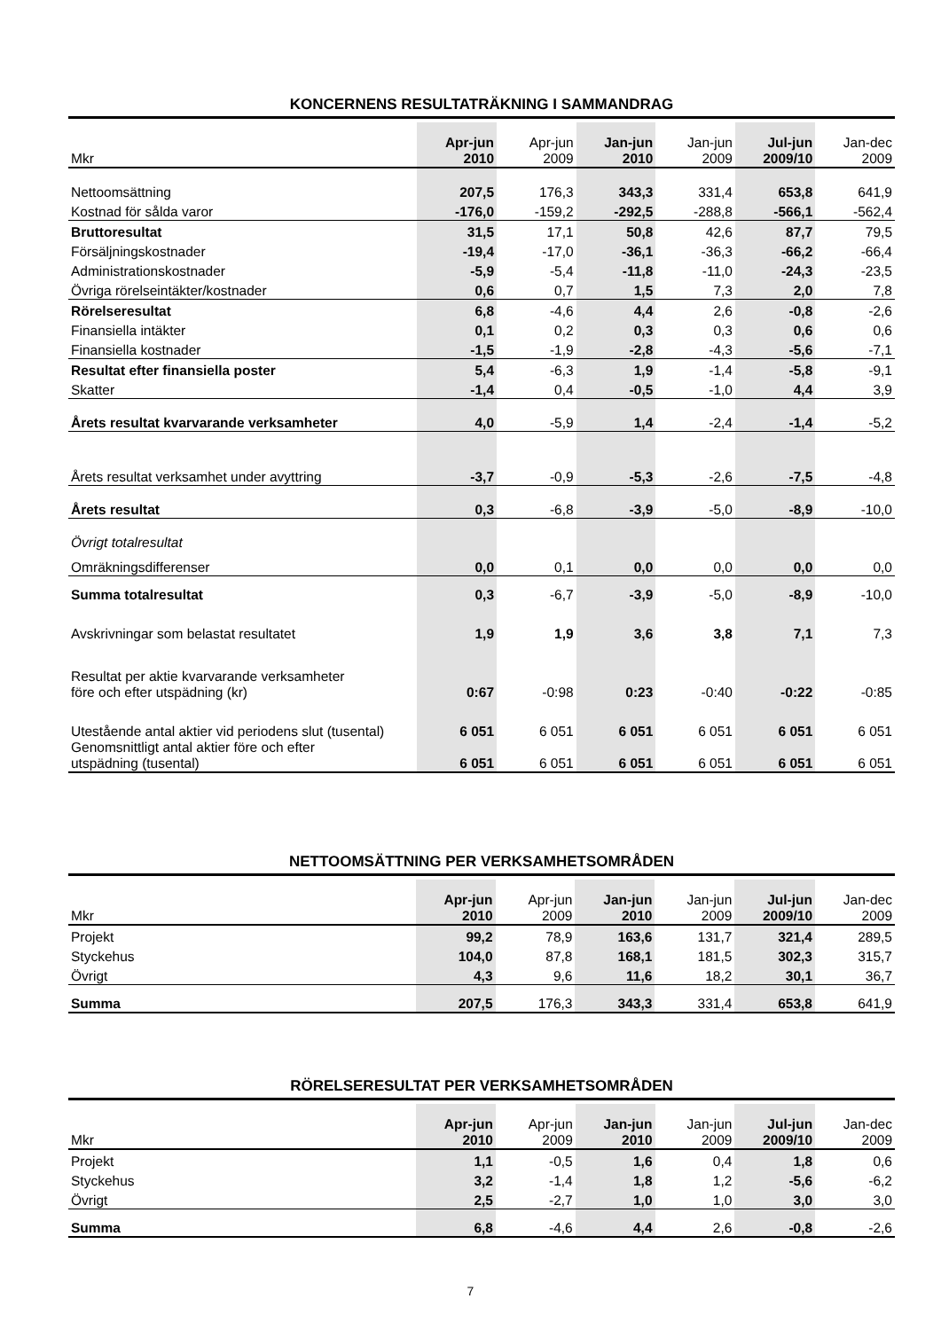KONCERNENS RESULTATRÄKNING I SAMMANDRAG
| Mkr | Apr-jun 2010 | Apr-jun 2009 | Jan-jun 2010 | Jan-jun 2009 | Jul-jun 2009/10 | Jan-dec 2009 |
| --- | --- | --- | --- | --- | --- | --- |
| Nettoomsättning | 207,5 | 176,3 | 343,3 | 331,4 | 653,8 | 641,9 |
| Kostnad för sålda varor | -176,0 | -159,2 | -292,5 | -288,8 | -566,1 | -562,4 |
| Bruttoresultat | 31,5 | 17,1 | 50,8 | 42,6 | 87,7 | 79,5 |
| Försäljningskostnader | -19,4 | -17,0 | -36,1 | -36,3 | -66,2 | -66,4 |
| Administrationskostnader | -5,9 | -5,4 | -11,8 | -11,0 | -24,3 | -23,5 |
| Övriga rörelseintäkter/kostnader | 0,6 | 0,7 | 1,5 | 7,3 | 2,0 | 7,8 |
| Rörelseresultat | 6,8 | -4,6 | 4,4 | 2,6 | -0,8 | -2,6 |
| Finansiella intäkter | 0,1 | 0,2 | 0,3 | 0,3 | 0,6 | 0,6 |
| Finansiella kostnader | -1,5 | -1,9 | -2,8 | -4,3 | -5,6 | -7,1 |
| Resultat efter finansiella poster | 5,4 | -6,3 | 1,9 | -1,4 | -5,8 | -9,1 |
| Skatter | -1,4 | 0,4 | -0,5 | -1,0 | 4,4 | 3,9 |
| Årets resultat kvarvarande verksamheter | 4,0 | -5,9 | 1,4 | -2,4 | -1,4 | -5,2 |
| Årets resultat verksamhet under avyttring | -3,7 | -0,9 | -5,3 | -2,6 | -7,5 | -4,8 |
| Årets resultat | 0,3 | -6,8 | -3,9 | -5,0 | -8,9 | -10,0 |
| Övrigt totalresultat | | | | | | |
| Omräkningsdifferenser | 0,0 | 0,1 | 0,0 | 0,0 | 0,0 | 0,0 |
| Summa totalresultat | 0,3 | -6,7 | -3,9 | -5,0 | -8,9 | -10,0 |
| Avskrivningar som belastat resultatet | 1,9 | 1,9 | 3,6 | 3,8 | 7,1 | 7,3 |
| Resultat per aktie kvarvarande verksamheter före och efter utspädning (kr) | 0:67 | -0:98 | 0:23 | -0:40 | -0:22 | -0:85 |
| Utestående antal aktier vid periodens slut (tusental) | 6 051 | 6 051 | 6 051 | 6 051 | 6 051 | 6 051 |
| Genomsnittligt antal aktier före och efter utspädning (tusental) | 6 051 | 6 051 | 6 051 | 6 051 | 6 051 | 6 051 |
NETTOOMSÄTTNING PER VERKSAMHETSOMRÅDEN
| Mkr | Apr-jun 2010 | Apr-jun 2009 | Jan-jun 2010 | Jan-jun 2009 | Jul-jun 2009/10 | Jan-dec 2009 |
| --- | --- | --- | --- | --- | --- | --- |
| Projekt | 99,2 | 78,9 | 163,6 | 131,7 | 321,4 | 289,5 |
| Styckehus | 104,0 | 87,8 | 168,1 | 181,5 | 302,3 | 315,7 |
| Övrigt | 4,3 | 9,6 | 11,6 | 18,2 | 30,1 | 36,7 |
| Summa | 207,5 | 176,3 | 343,3 | 331,4 | 653,8 | 641,9 |
RÖRELSERESULTAT PER VERKSAMHETSOMRÅDEN
| Mkr | Apr-jun 2010 | Apr-jun 2009 | Jan-jun 2010 | Jan-jun 2009 | Jul-jun 2009/10 | Jan-dec 2009 |
| --- | --- | --- | --- | --- | --- | --- |
| Projekt | 1,1 | -0,5 | 1,6 | 0,4 | 1,8 | 0,6 |
| Styckehus | 3,2 | -1,4 | 1,8 | 1,2 | -5,6 | -6,2 |
| Övrigt | 2,5 | -2,7 | 1,0 | 1,0 | 3,0 | 3,0 |
| Summa | 6,8 | -4,6 | 4,4 | 2,6 | -0,8 | -2,6 |
7